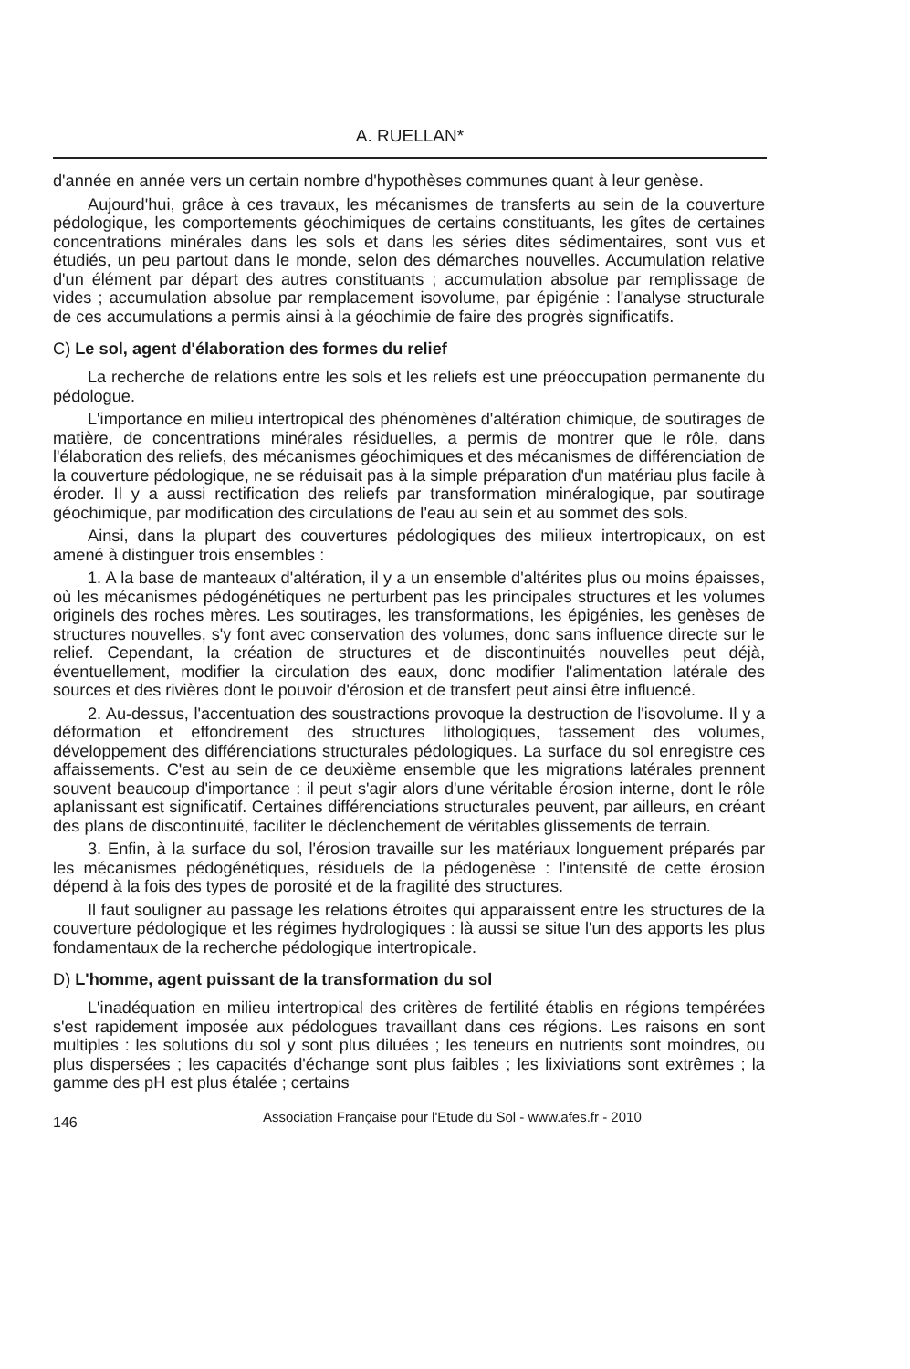A. RUELLAN*
d'année en année vers un certain nombre d'hypothèses communes quant à leur genèse.
Aujourd'hui, grâce à ces travaux, les mécanismes de transferts au sein de la couverture pédologique, les comportements géochimiques de certains constituants, les gîtes de certaines concentrations minérales dans les sols et dans les séries dites sédimentaires, sont vus et étudiés, un peu partout dans le monde, selon des démarches nouvelles. Accumulation relative d'un élément par départ des autres constituants ; accumulation absolue par remplissage de vides ; accumulation absolue par remplacement isovolume, par épigénie : l'analyse structurale de ces accumulations a permis ainsi à la géochimie de faire des progrès significatifs.
C) Le sol, agent d'élaboration des formes du relief
La recherche de relations entre les sols et les reliefs est une préoccupation permanente du pédologue.
L'importance en milieu intertropical des phénomènes d'altération chimique, de soutirages de matière, de concentrations minérales résiduelles, a permis de montrer que le rôle, dans l'élaboration des reliefs, des mécanismes géochimiques et des mécanismes de différenciation de la couverture pédologique, ne se réduisait pas à la simple préparation d'un matériau plus facile à éroder. Il y a aussi rectification des reliefs par transformation minéralogique, par soutirage géochimique, par modification des circulations de l'eau au sein et au sommet des sols.
Ainsi, dans la plupart des couvertures pédologiques des milieux intertropicaux, on est amené à distinguer trois ensembles :
1. A la base de manteaux d'altération, il y a un ensemble d'altérites plus ou moins épaisses, où les mécanismes pédogénétiques ne perturbent pas les principales structures et les volumes originels des roches mères. Les soutirages, les transformations, les épigénies, les genèses de structures nouvelles, s'y font avec conservation des volumes, donc sans influence directe sur le relief. Cependant, la création de structures et de discontinuités nouvelles peut déjà, éventuellement, modifier la circulation des eaux, donc modifier l'alimentation latérale des sources et des rivières dont le pouvoir d'érosion et de transfert peut ainsi être influencé.
2. Au-dessus, l'accentuation des soustractions provoque la destruction de l'isovolume. Il y a déformation et effondrement des structures lithologiques, tassement des volumes, développement des différenciations structurales pédologiques. La surface du sol enregistre ces affaissements. C'est au sein de ce deuxième ensemble que les migrations latérales prennent souvent beaucoup d'importance : il peut s'agir alors d'une véritable érosion interne, dont le rôle aplanissant est significatif. Certaines différenciations structurales peuvent, par ailleurs, en créant des plans de discontinuité, faciliter le déclenchement de véritables glissements de terrain.
3. Enfin, à la surface du sol, l'érosion travaille sur les matériaux longuement préparés par les mécanismes pédogénétiques, résiduels de la pédogenèse : l'intensité de cette érosion dépend à la fois des types de porosité et de la fragilité des structures.
Il faut souligner au passage les relations étroites qui apparaissent entre les structures de la couverture pédologique et les régimes hydrologiques : là aussi se situe l'un des apports les plus fondamentaux de la recherche pédologique intertropicale.
D) L'homme, agent puissant de la transformation du sol
L'inadéquation en milieu intertropical des critères de fertilité établis en régions tempérées s'est rapidement imposée aux pédologues travaillant dans ces régions. Les raisons en sont multiples : les solutions du sol y sont plus diluées ; les teneurs en nutrients sont moindres, ou plus dispersées ; les capacités d'échange sont plus faibles ; les lixiviations sont extrêmes ; la gamme des pH est plus étalée ; certains
146 Association Française pour l'Etude du Sol - www.afes.fr - 2010